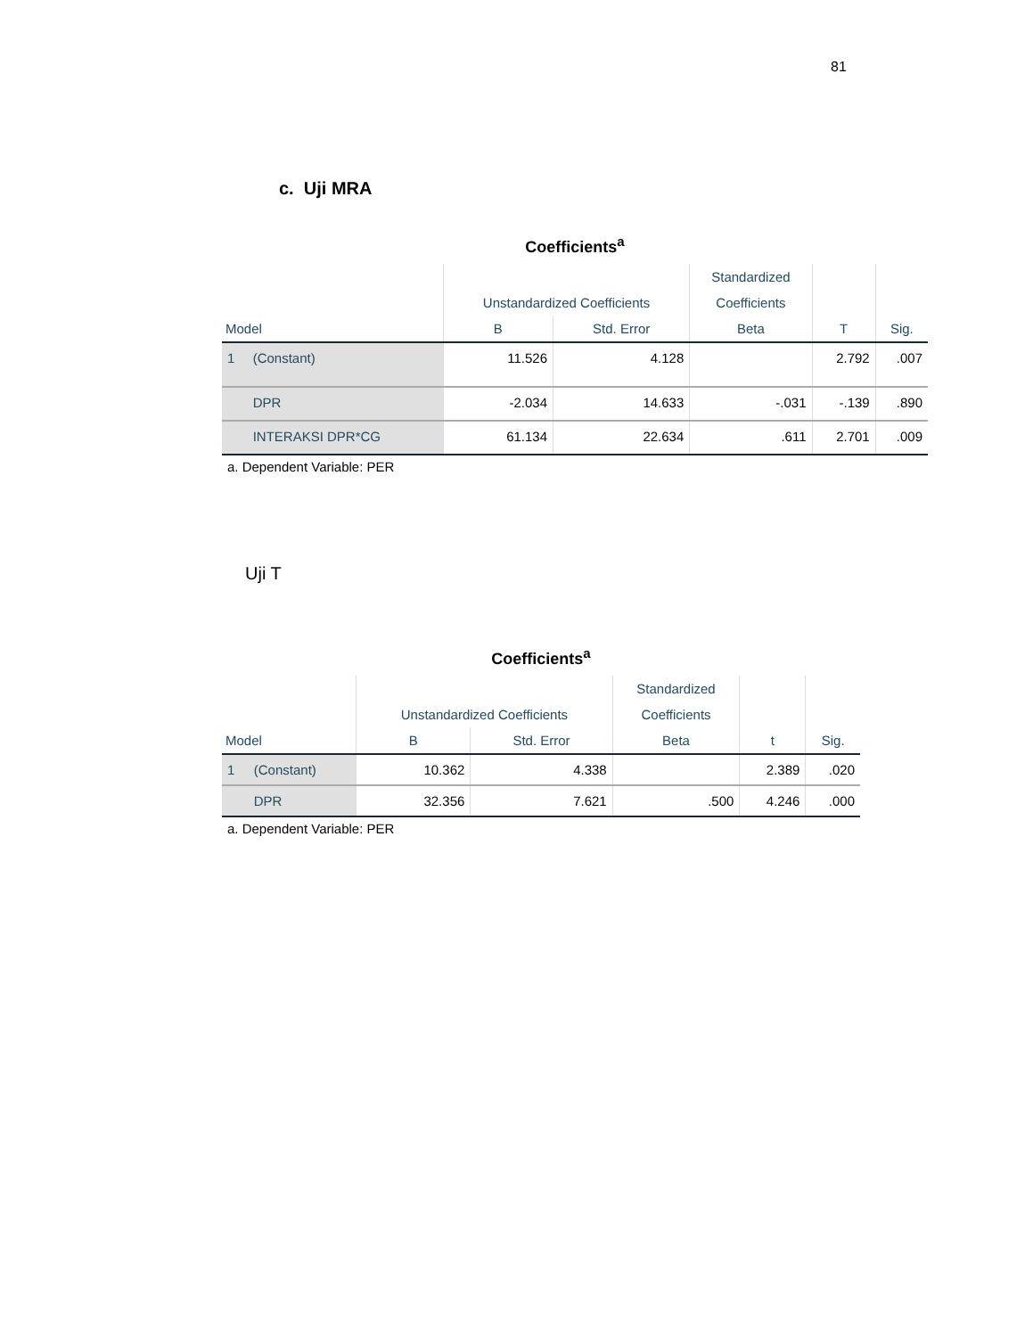81
c. Uji MRA
Coefficients<sup>a</sup>
| | | Unstandardized Coefficients | | Standardized | | |
| --- | --- | --- | --- | --- | --- | --- |
| | | | | Coefficients | | |
| Model | | B | Std. Error | Beta | T | Sig. |
| 1 | (Constant) | 11.526 | 4.128 | | 2.792 | .007 |
| | DPR | -2.034 | 14.633 | -.031 | -.139 | .890 |
| | INTERAKSI DPR*CG | 61.134 | 22.634 | .611 | 2.701 | .009 |
a. Dependent Variable: PER
Uji T
Coefficients<sup>a</sup>
| | | Unstandardized Coefficients | | Standardized | | |
| --- | --- | --- | --- | --- | --- | --- |
| | | | | Coefficients | | |
| Model | | B | Std. Error | Beta | t | Sig. |
| 1 | (Constant) | 10.362 | 4.338 | | 2.389 | .020 |
| | DPR | 32.356 | 7.621 | .500 | 4.246 | .000 |
a. Dependent Variable: PER